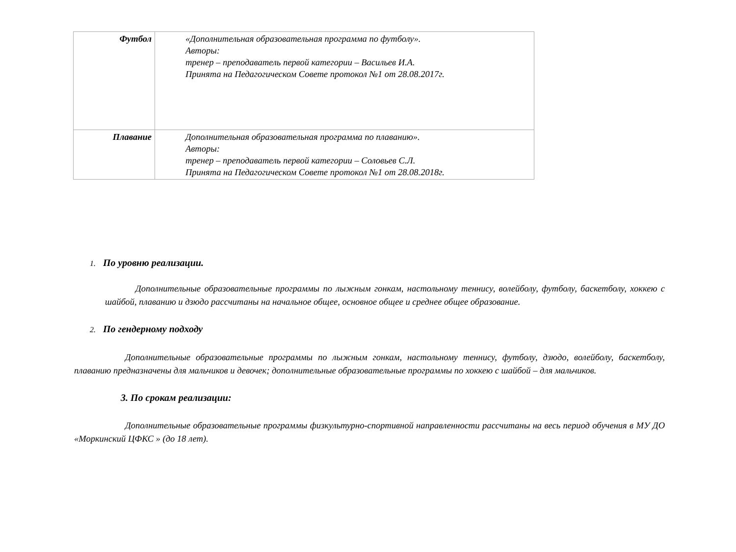| Футбол | «Дополнительная образовательная программа по футболу». Авторы: тренер – преподаватель первой категории – Васильев И.А. Принята на Педагогическом Совете протокол №1 от 28.08.2017г. |
| Плавание | Дополнительная образовательная программа по плаванию». Авторы: тренер – преподаватель первой категории – Соловьев С.Л. Принята на Педагогическом Совете протокол №1 от 28.08.2018г. |
1. По уровню реализации.
Дополнительные образовательные программы по лыжным гонкам, настольному теннису, волейболу, футболу, баскетболу, хоккею с шайбой, плаванию и дзюдо рассчитаны на начальное общее, основное общее и среднее общее образование.
2. По гендерному подходу
Дополнительные образовательные программы по лыжным гонкам, настольному теннису, футболу, дзюдо, волейболу, баскетболу, плаванию предназначены для мальчиков и девочек; дополнительные образовательные программы по хоккею с шайбой – для мальчиков.
3. По срокам реализации:
Дополнительные образовательные программы физкультурно-спортивной направленности рассчитаны на весь период обучения в МУ ДО «Моркинский ЦФКС » (до 18 лет).